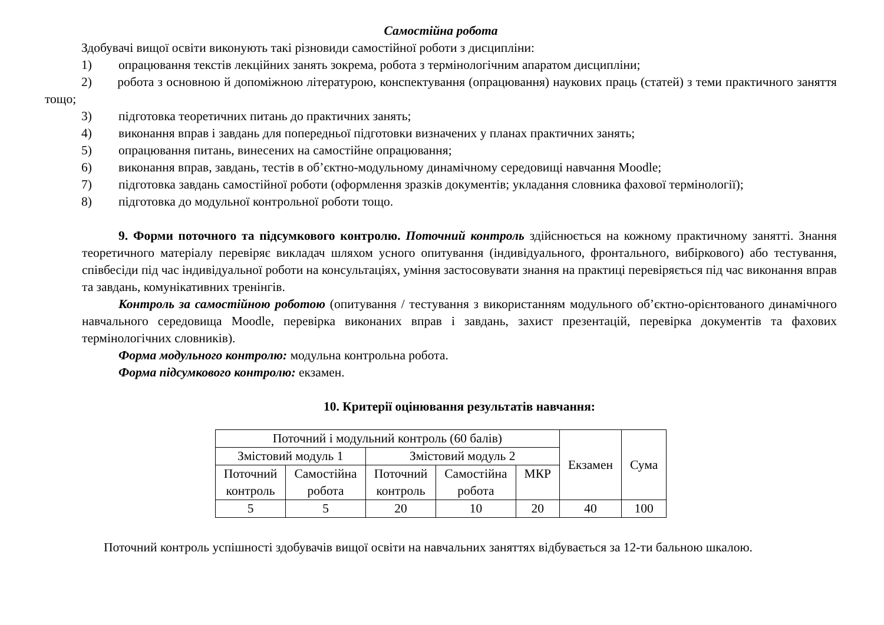Самостійна робота
Здобувачі вищої освіти виконують такі різновиди самостійної роботи з дисципліни:
1) опрацювання текстів лекційних занять зокрема, робота з термінологічним апаратом дисципліни;
2) робота з основною й допоміжною літературою, конспектування (опрацювання) наукових праць (статей) з теми практичного заняття тощо;
3) підготовка теоретичних питань до практичних занять;
4) виконання вправ і завдань для попередньої підготовки визначених у планах практичних занять;
5) опрацювання питань, винесених на самостійне опрацювання;
6) виконання вправ, завдань, тестів в об’єктно-модульному динамічному середовищі навчання Moodle;
7) підготовка завдань самостійної роботи (оформлення зразків документів; укладання словника фахової термінології);
8) підготовка до модульної контрольної роботи тощо.
9. Форми поточного та підсумкового контролю. Поточний контроль здійснюється на кожному практичному занятті. Знання теоретичного матеріалу перевіряє викладач шляхом усного опитування (індивідуального, фронтального, вибіркового) або тестування, співбесіди під час індивідуальної роботи на консультаціях, уміння застосовувати знання на практиці перевіряється під час виконання вправ та завдань, комунікативних тренінгів.
Контроль за самостійною роботою (опитування / тестування з використанням модульного об’єктно-орієнтованого динамічного навчального середовища Moodle, перевірка виконаних вправ і завдань, захист презентацій, перевірка документів та фахових термінологічних словників).
Форма модульного контролю: модульна контрольна робота.
Форма підсумкового контролю: екзамен.
10. Критерії оцінювання результатів навчання:
| Поточний і модульний контроль (60 балів) | | | | | Екзамен | Сума |
| Змістовий модуль 1 | | Змістовий модуль 2 | | | | |
| Поточний контроль | Самостійна робота | Поточний контроль | Самостійна робота | МКР | | |
| 5 | 5 | 20 | 10 | 20 | 40 | 100 |
Поточний контроль успішності здобувачів вищої освіти на навчальних заняттях відбувається за 12-ти бальною шкалою.